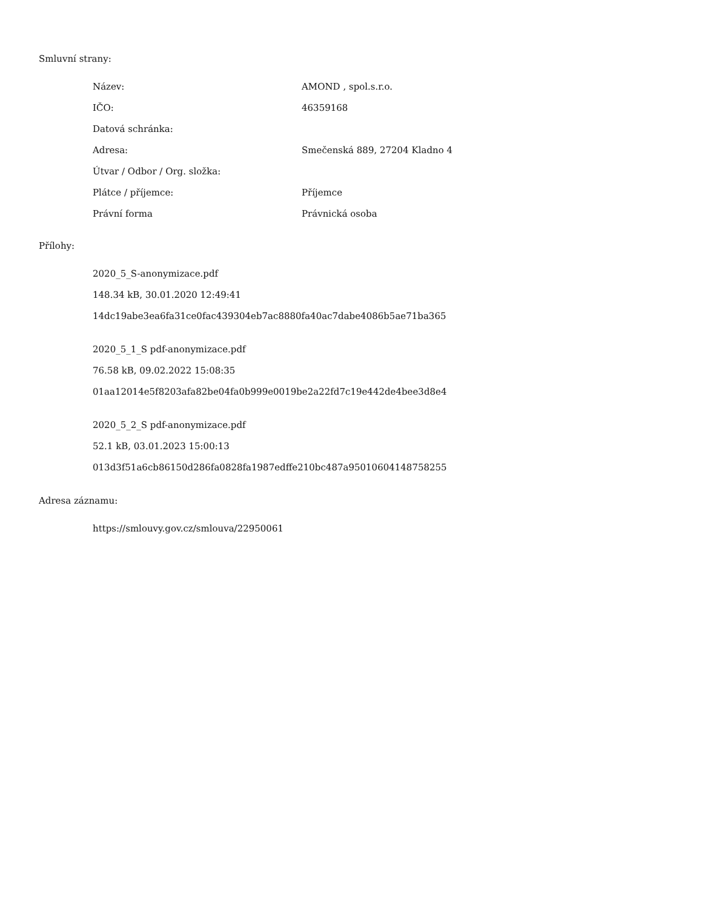Smluvní strany:
| Název: | AMOND , spol.s.r.o. |
| IČO: | 46359168 |
| Datová schránka: | |
| Adresa: | Smečenská 889, 27204 Kladno 4 |
| Útvar / Odbor / Org. složka: | |
| Plátce / příjemce: | Příjemce |
| Právní forma | Právnická osoba |
Přílohy:
2020_5_S-anonymizace.pdf
148.34 kB, 30.01.2020 12:49:41
14dc19abe3ea6fa31ce0fac439304eb7ac8880fa40ac7dabe4086b5ae71ba365
2020_5_1_S pdf-anonymizace.pdf
76.58 kB, 09.02.2022 15:08:35
01aa12014e5f8203afa82be04fa0b999e0019be2a22fd7c19e442de4bee3d8e4
2020_5_2_S pdf-anonymizace.pdf
52.1 kB, 03.01.2023 15:00:13
013d3f51a6cb86150d286fa0828fa1987edffe210bc487a95010604148758255
Adresa záznamu:
https://smlouvy.gov.cz/smlouva/22950061